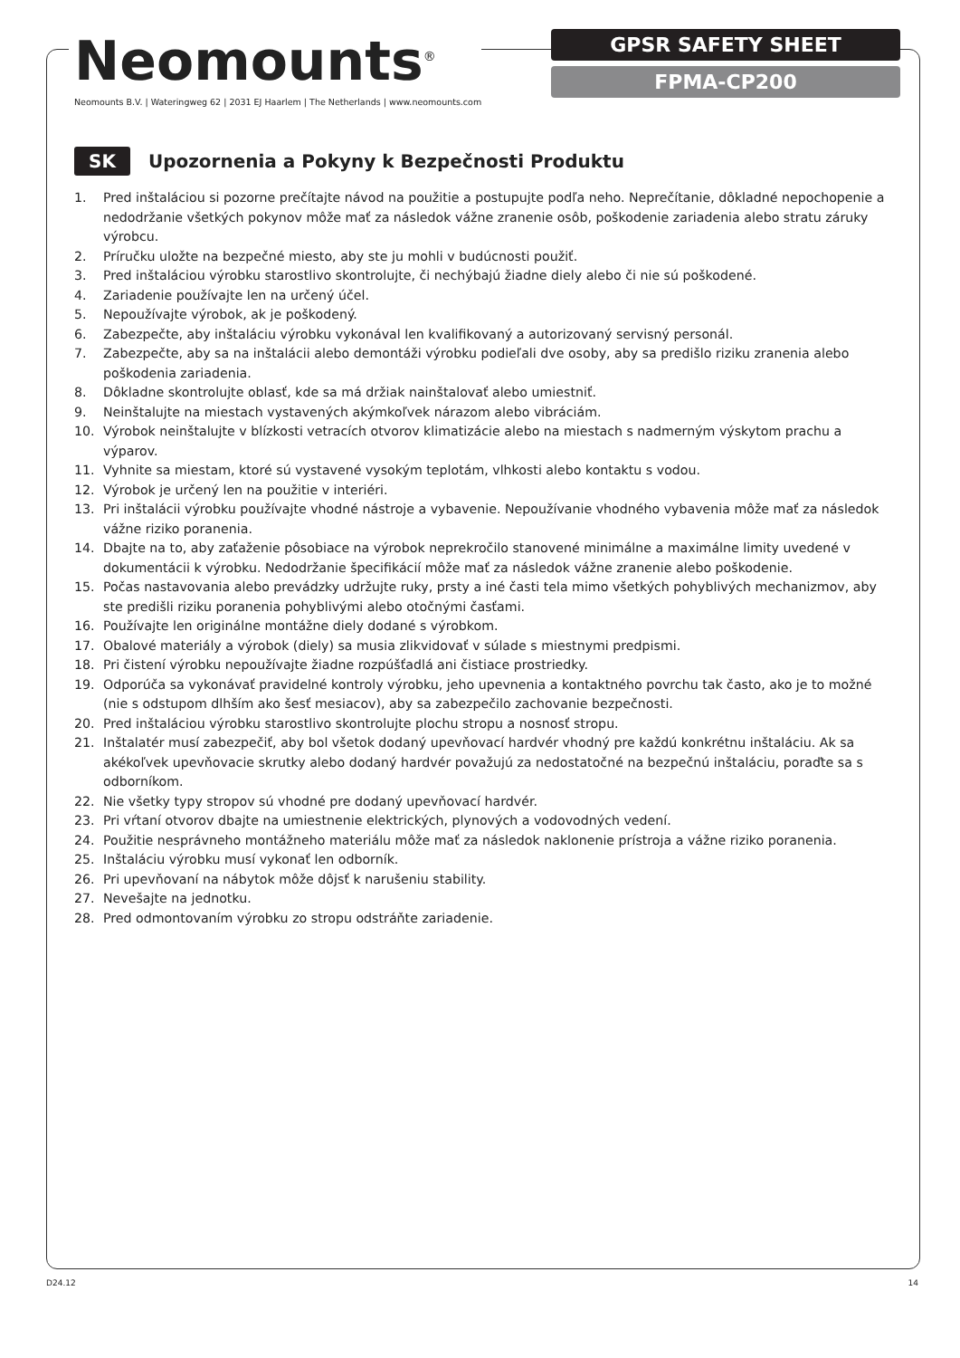Neomounts<sup>®</sup>
Neomounts B.V. | Wateringweg 62 | 2031 EJ Haarlem | The Netherlands | www.neomounts.com
GPSR SAFETY SHEET
FPMA-CP200
SK Upozornenia a Pokyny k Bezpečnosti Produktu
1. Pred inštaláciou si pozorne prečítajte návod na použitie a postupujte podľa neho. Neprečítanie, dôkladné nepochopenie a nedodržanie všetkých pokynov môže mať za následok vážne zranenie osôb, poškodenie zariadenia alebo stratu záruky výrobcu.
2. Príručku uložte na bezpečné miesto, aby ste ju mohli v budúcnosti použiť.
3. Pred inštaláciou výrobku starostlivo skontrolujte, či nechýbajú žiadne diely alebo či nie sú poškodené.
4. Zariadenie používajte len na určený účel.
5. Nepoužívajte výrobok, ak je poškodený.
6. Zabezpečte, aby inštaláciu výrobku vykonával len kvalifikovaný a autorizovaný servisný personál.
7. Zabezpečte, aby sa na inštalácii alebo demontáži výrobku podieľali dve osoby, aby sa predišlo riziku zranenia alebo poškodenia zariadenia.
8. Dôkladne skontrolujte oblasť, kde sa má držiak nainštalovať alebo umiestniť.
9. Neinštalujte na miestach vystavených akýmkoľvek nárazom alebo vibráciám.
10. Výrobok neinštalujte v blízkosti vetracích otvorov klimatizácie alebo na miestach s nadmerným výskytom prachu a výparov.
11. Vyhnite sa miestam, ktoré sú vystavené vysokým teplotám, vlhkosti alebo kontaktu s vodou.
12. Výrobok je určený len na použitie v interiéri.
13. Pri inštalácii výrobku používajte vhodné nástroje a vybavenie. Nepoužívanie vhodného vybavenia môže mať za následok vážne riziko poranenia.
14. Dbajte na to, aby zaťaženie pôsobiace na výrobok neprekročilo stanovené minimálne a maximálne limity uvedené v dokumentácii k výrobku. Nedodržanie špecifikácií môže mať za následok vážne zranenie alebo poškodenie.
15. Počas nastavovania alebo prevádzky udržujte ruky, prsty a iné časti tela mimo všetkých pohyblivých mechanizmov, aby ste predišli riziku poranenia pohyblivými alebo otočnými časťami.
16. Používajte len originálne montážne diely dodané s výrobkom.
17. Obalové materiály a výrobok (diely) sa musia zlikvidovať v súlade s miestnymi predpismi.
18. Pri čistení výrobku nepoužívajte žiadne rozpúšťadlá ani čistiace prostriedky.
19. Odporúča sa vykonávať pravidelné kontroly výrobku, jeho upevnenia a kontaktného povrchu tak často, ako je to možné (nie s odstupom dlhším ako šesť mesiacov), aby sa zabezpečilo zachovanie bezpečnosti.
20. Pred inštaláciou výrobku starostlivo skontrolujte plochu stropu a nosnosť stropu.
21. Inštalatér musí zabezpečiť, aby bol všetok dodaný upevňovací hardvér vhodný pre každú konkrétnu inštaláciu. Ak sa akékoľvek upevňovacie skrutky alebo dodaný hardvér považujú za nedostatočné na bezpečnú inštaláciu, poraďte sa s odborníkom.
22. Nie všetky typy stropov sú vhodné pre dodaný upevňovací hardvér.
23. Pri vŕtaní otvorov dbajte na umiestnenie elektrických, plynových a vodovodných vedení.
24. Použitie nesprávneho montážneho materiálu môže mať za následok naklonenie prístroja a vážne riziko poranenia.
25. Inštaláciu výrobku musí vykonať len odborník.
26. Pri upevňovaní na nábytok môže dôjsť k narušeniu stability.
27. Nevešajte na jednotku.
28. Pred odmontovaním výrobku zo stropu odstráňte zariadenie.
D24.12 14